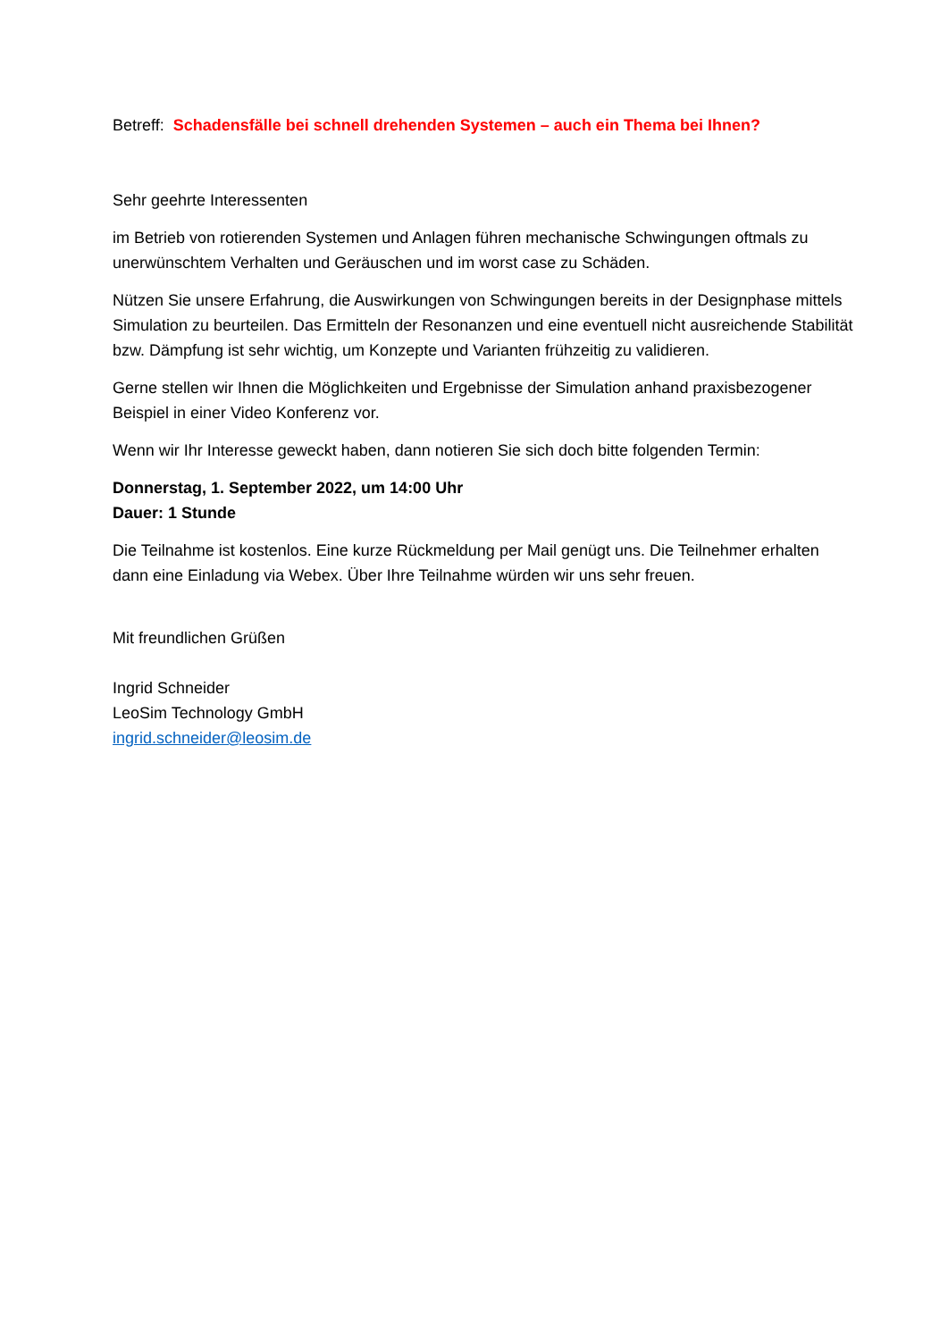Betreff: Schadensfälle bei schnell drehenden Systemen – auch ein Thema bei Ihnen?
Sehr geehrte Interessenten
im Betrieb von rotierenden Systemen und Anlagen führen mechanische Schwingungen oftmals zu unerwünschtem Verhalten und Geräuschen und im worst case zu Schäden.
Nützen Sie unsere Erfahrung, die Auswirkungen von Schwingungen bereits in der Designphase mittels Simulation zu beurteilen. Das Ermitteln der Resonanzen und eine eventuell nicht ausreichende Stabilität bzw. Dämpfung ist sehr wichtig, um Konzepte und Varianten frühzeitig zu validieren.
Gerne stellen wir Ihnen die Möglichkeiten und Ergebnisse der Simulation anhand praxisbezogener Beispiel in einer Video Konferenz vor.
Wenn wir Ihr Interesse geweckt haben, dann notieren Sie sich doch bitte folgenden Termin:
Donnerstag, 1. September 2022, um 14:00 Uhr
Dauer: 1 Stunde
Die Teilnahme ist kostenlos. Eine kurze Rückmeldung per Mail genügt uns. Die Teilnehmer erhalten dann eine Einladung via Webex. Über Ihre Teilnahme würden wir uns sehr freuen.
Mit freundlichen Grüßen
Ingrid Schneider
LeoSim Technology GmbH
ingrid.schneider@leosim.de